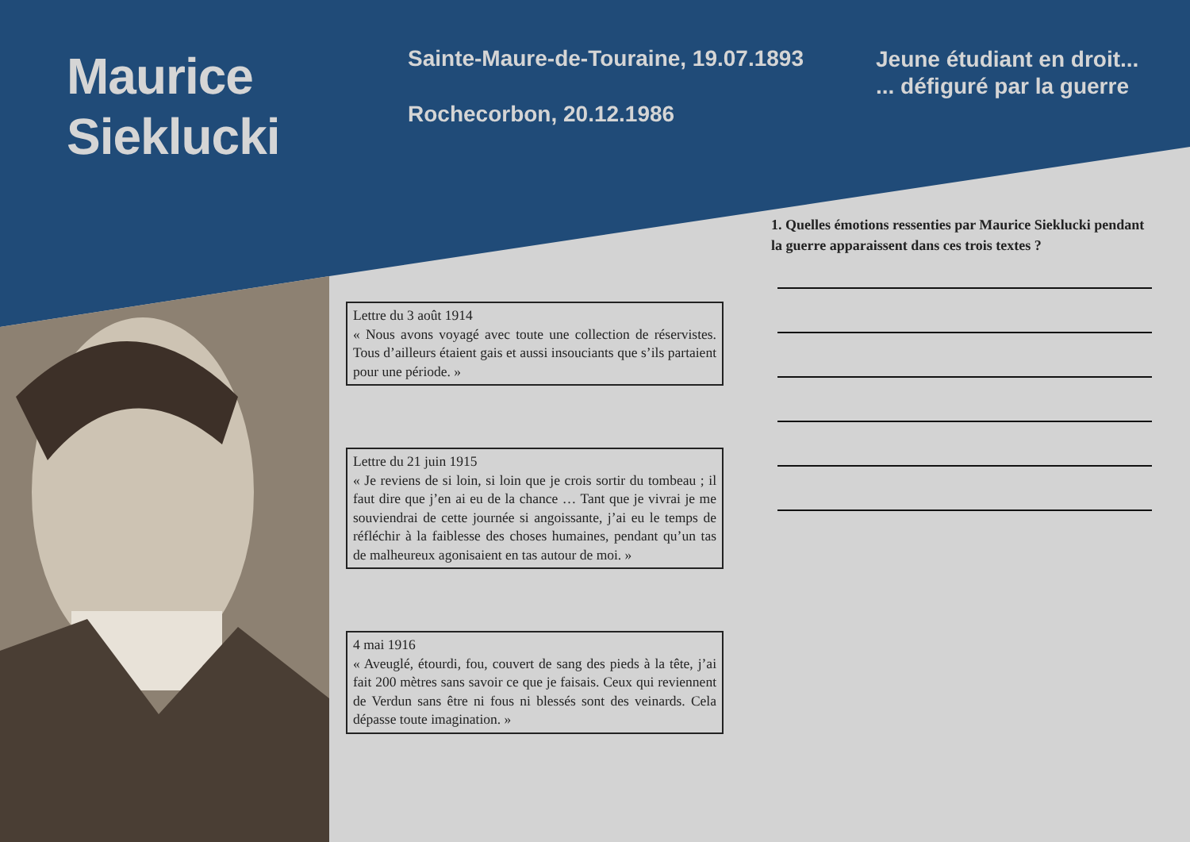Maurice
Sieklucki
Sainte-Maure-de-Touraine, 19.07.1893
Rochecorbon, 20.12.1986
Jeune étudiant en droit...
... défiguré par la guerre
Lettre du 3 août 1914
« Nous avons voyagé avec toute une collection de réservistes. Tous d’ailleurs étaient gais et aussi insouciants que s’ils partaient pour une période. »
Lettre du 21 juin 1915
« Je reviens de si loin, si loin que je crois sortir du tombeau ; il faut dire que j’en ai eu de la chance … Tant que je vivrai je me souviendrai de cette journée si angoissante, j’ai eu le temps de réfléchir à la faiblesse des choses humaines, pendant qu’un tas de malheureux agonisaient en tas autour de moi. »
4 mai 1916
« Aveuglé, étourdi, fou, couvert de sang des pieds à la tête, j’ai fait 200 mètres sans savoir ce que je faisais. Ceux qui reviennent de Verdun sans être ni fous ni blessés sont des veinards. Cela dépasse toute imagination. »
1. Quelles émotions ressenties par Maurice Sieklucki pendant la guerre apparaissent dans ces trois textes ?